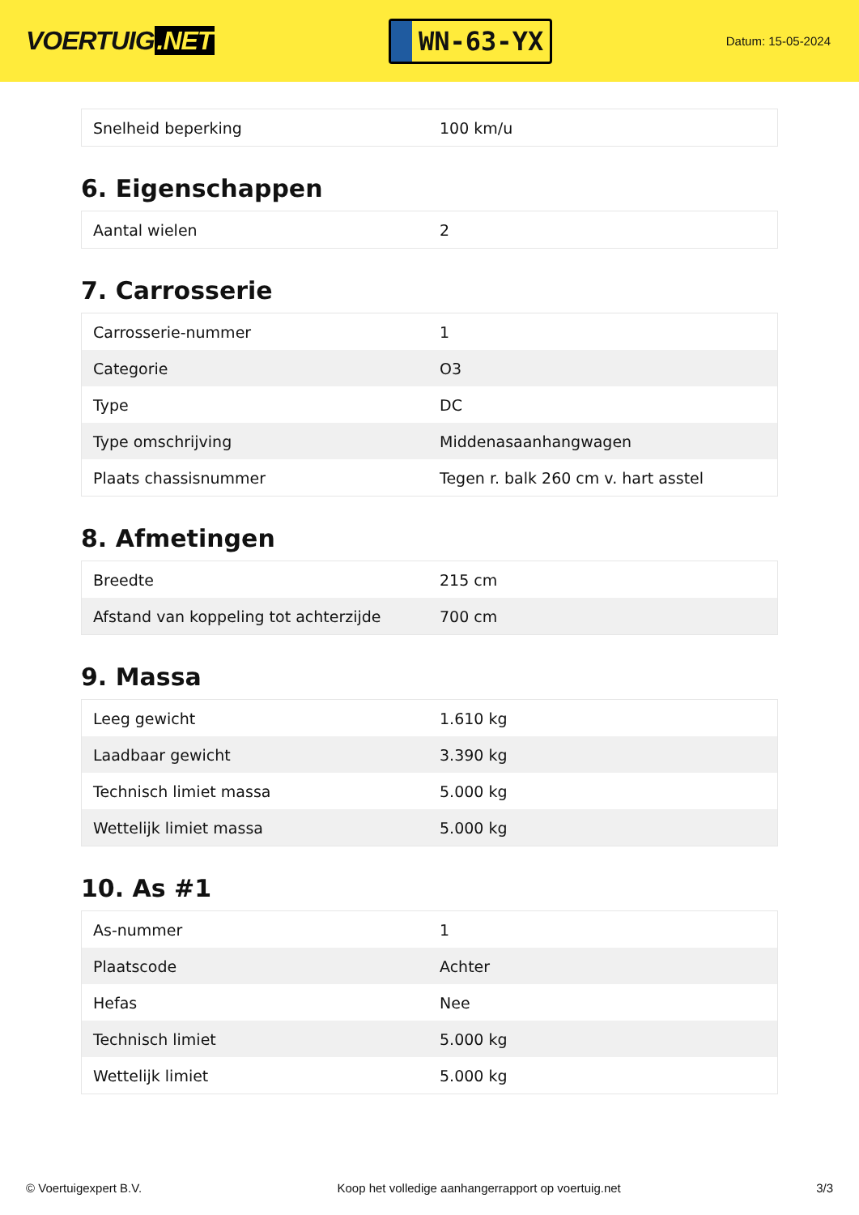VOERTUIG.NET
WN-63-YX
Datum: 15-05-2024
| Snelheid beperking | 100 km/u |
6. Eigenschappen
| Aantal wielen | 2 |
7. Carrosserie
| Carrosserie-nummer | 1 |
| Categorie | O3 |
| Type | DC |
| Type omschrijving | Middenasaanhangwagen |
| Plaats chassisnummer | Tegen r. balk 260 cm v. hart asstel |
8. Afmetingen
| Breedte | 215 cm |
| Afstand van koppeling tot achterzijde | 700 cm |
9. Massa
| Leeg gewicht | 1.610 kg |
| Laadbaar gewicht | 3.390 kg |
| Technisch limiet massa | 5.000 kg |
| Wettelijk limiet massa | 5.000 kg |
10. As #1
| As-nummer | 1 |
| Plaatscode | Achter |
| Hefas | Nee |
| Technisch limiet | 5.000 kg |
| Wettelijk limiet | 5.000 kg |
© Voertuigexpert B.V. Koop het volledige aanhangerrapport op voertuig.net 3/3